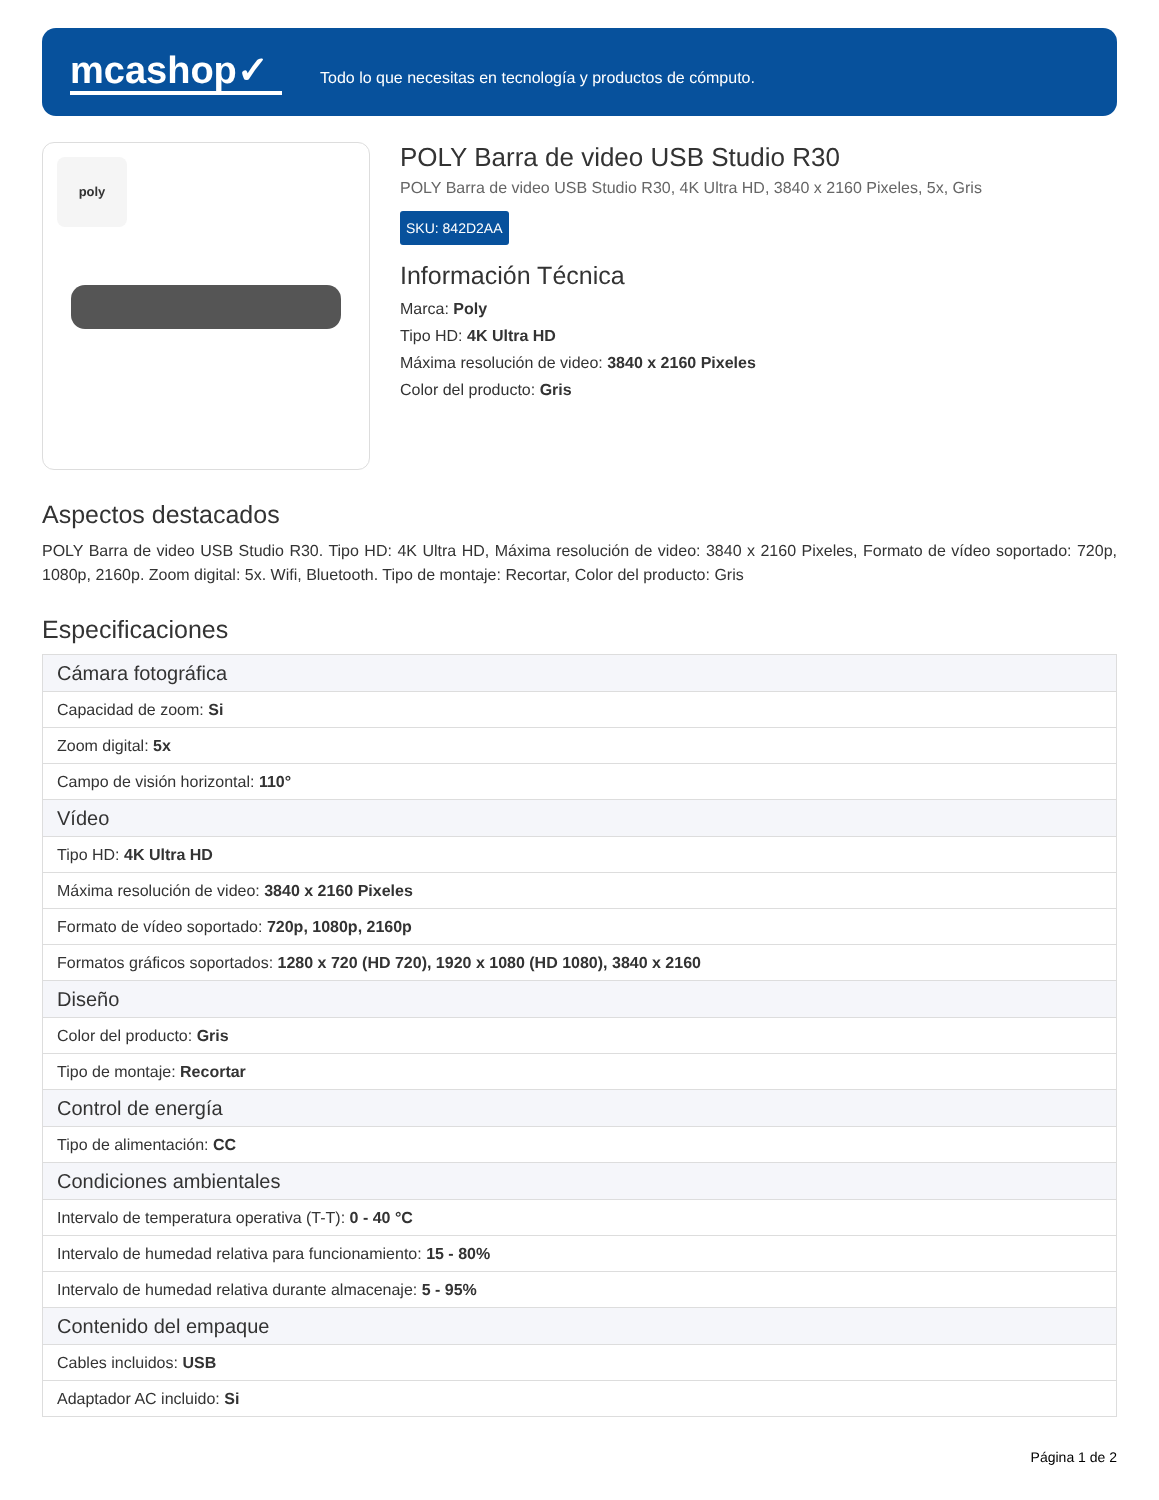mcashop✓
Todo lo que necesitas en tecnología y productos de cómputo.
poly
POLY Barra de video USB Studio R30
POLY Barra de video USB Studio R30, 4K Ultra HD, 3840 x 2160 Pixeles, 5x, Gris
SKU: 842D2AA
Información Técnica
Marca: Poly
Tipo HD: 4K Ultra HD
Máxima resolución de video: 3840 x 2160 Pixeles
Color del producto: Gris
Aspectos destacados
POLY Barra de video USB Studio R30. Tipo HD: 4K Ultra HD, Máxima resolución de video: 3840 x 2160 Pixeles, Formato de vídeo soportado: 720p, 1080p, 2160p. Zoom digital: 5x. Wifi, Bluetooth. Tipo de montaje: Recortar, Color del producto: Gris
Especificaciones
| Cámara fotográfica |
| Capacidad de zoom: Si |
| Zoom digital: 5x |
| Campo de visión horizontal: 110° |
| Vídeo |
| Tipo HD: 4K Ultra HD |
| Máxima resolución de video: 3840 x 2160 Pixeles |
| Formato de vídeo soportado: 720p, 1080p, 2160p |
| Formatos gráficos soportados: 1280 x 720 (HD 720), 1920 x 1080 (HD 1080), 3840 x 2160 |
| Diseño |
| Color del producto: Gris |
| Tipo de montaje: Recortar |
| Control de energía |
| Tipo de alimentación: CC |
| Condiciones ambientales |
| Intervalo de temperatura operativa (T-T): 0 - 40 °C |
| Intervalo de humedad relativa para funcionamiento: 15 - 80% |
| Intervalo de humedad relativa durante almacenaje: 5 - 95% |
| Contenido del empaque |
| Cables incluidos: USB |
| Adaptador AC incluido: Si |
Página 1 de 2